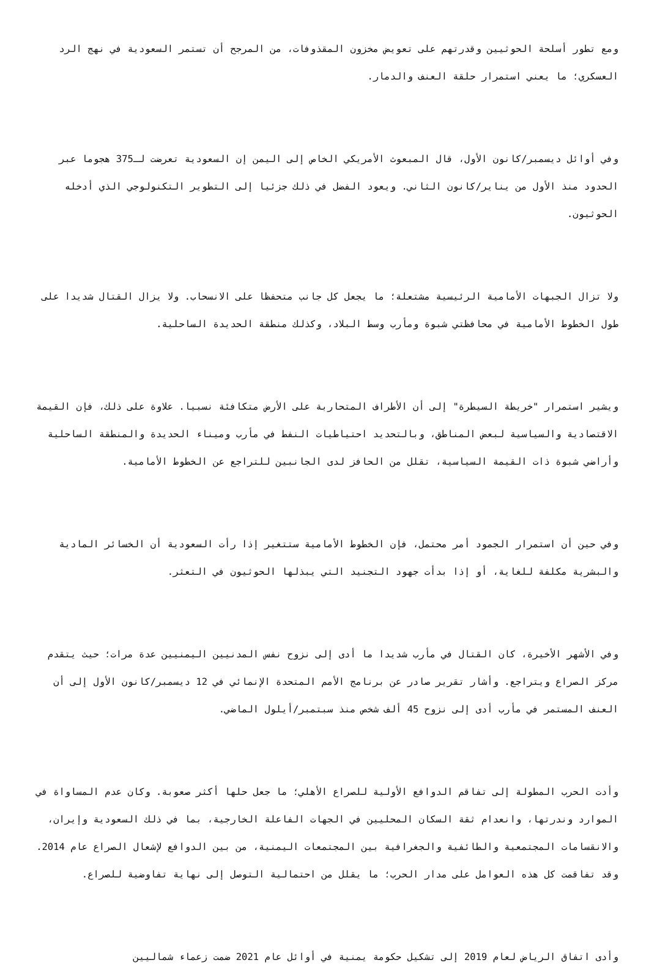ومع تطور أسلحة الحوثيين وقدرتهم على تعويض مخزون المقذوفات، من المرجح أن تستمر السعودية في نهج الرد العسكري؛ ما يعني استمرار حلقة العنف والدمار.
وفي أوائل ديسمبر/كانون الأول، قال المبعوث الأمريكي الخاص إلى اليمن إن السعودية تعرضت لـ375 هجوما عبر الحدود منذ الأول من يناير/كانون الثاني. ويعود الفضل في ذلك جزئيا إلى التطوير التكنولوجي الذي أدخله الحوثيون.
ولا تزال الجبهات الأمامية الرئيسية مشتعلة؛ ما يجعل كل جانب متحفظا على الانسحاب. ولا يزال القتال شديدا على طول الخطوط الأمامية في محافظتي شبوة ومأرب وسط البلاد، وكذلك منطقة الحديدة الساحلية.
ويشير استمرار "خريطة السيطرة" إلى أن الأطراف المتحاربة على الأرض متكافئة نسبيا. علاوة على ذلك، فإن القيمة الاقتصادية والسياسية لبعض المناطق، وبالتحديد احتياطيات النفط في مأرب وميناء الحديدة والمنطقة الساحلية وأراضي شبوة ذات القيمة السياسية، تقلل من الحافز لدى الجانبين للتراجع عن الخطوط الأمامية.
وفي حين أن استمرار الجمود أمر محتمل، فإن الخطوط الأمامية ستتغير إذا رأت السعودية أن الخسائر المادية والبشرية مكلفة للغاية، أو إذا بدأت جهود التجنيد التي يبذلها الحوثيون في التعثر.
وفي الأشهر الأخيرة، كان القتال في مأرب شديدا ما أدى إلى نزوح نفس المدنيين اليمنيين عدة مرات؛ حيث يتقدم مركز الصراع ويتراجع. وأشار تقرير صادر عن برنامج الأمم المتحدة الإنمائي في 12 ديسمبر/كانون الأول إلى أن العنف المستمر في مأرب أدى إلى نزوح 45 ألف شخص منذ سبتمبر/أيلول الماضي.
وأدت الحرب المطولة إلى تفاقم الدوافع الأولية للصراع الأهلي؛ ما جعل حلها أكثر صعوبة. وكان عدم المساواة في الموارد وندرتها، وانعدام ثقة السكان المحليين في الجهات الفاعلة الخارجية، بما في ذلك السعودية وإيران، والانقسامات المجتمعية والطائفية والجغرافية بين المجتمعات اليمنية، من بين الدوافع لإشعال الصراع عام 2014. وقد تفاقمت كل هذه العوامل على مدار الحرب؛ ما يقلل من احتمالية التوصل إلى نهاية تفاوضية للصراع.
وأدى اتفاق الرياض لعام 2019 إلى تشكيل حكومة يمنية في أوائل عام 2021 ضمت زعماء شماليين